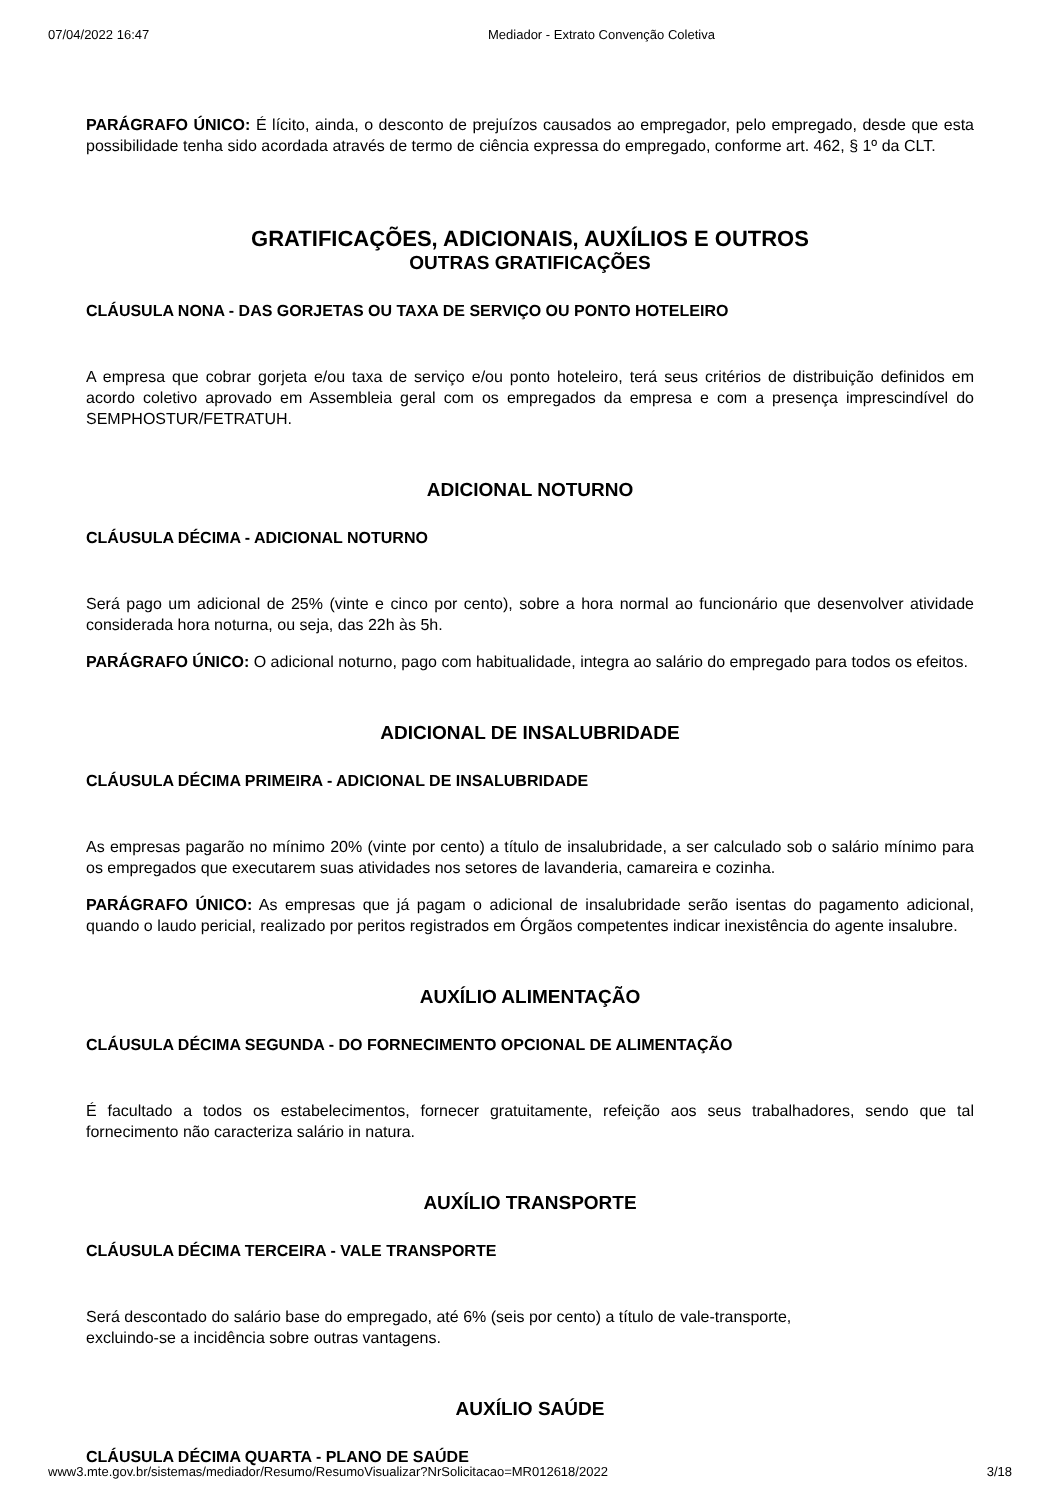07/04/2022 16:47 Mediador - Extrato Convenção Coletiva
PARÁGRAFO ÚNICO: É lícito, ainda, o desconto de prejuízos causados ao empregador, pelo empregado, desde que esta possibilidade tenha sido acordada através de termo de ciência expressa do empregado, conforme art. 462, § 1º da CLT.
GRATIFICAÇÕES, ADICIONAIS, AUXÍLIOS E OUTROS
OUTRAS GRATIFICAÇÕES
CLÁUSULA NONA - DAS GORJETAS OU TAXA DE SERVIÇO OU PONTO HOTELEIRO
A empresa que cobrar gorjeta e/ou taxa de serviço e/ou ponto hoteleiro, terá seus critérios de distribuição definidos em acordo coletivo aprovado em Assembleia geral com os empregados da empresa e com a presença imprescindível do SEMPHOSTUR/FETRATUH.
ADICIONAL NOTURNO
CLÁUSULA DÉCIMA - ADICIONAL NOTURNO
Será pago um adicional de 25% (vinte e cinco por cento), sobre a hora normal ao funcionário que desenvolver atividade considerada hora noturna, ou seja, das 22h às 5h.
PARÁGRAFO ÚNICO: O adicional noturno, pago com habitualidade, integra ao salário do empregado para todos os efeitos.
ADICIONAL DE INSALUBRIDADE
CLÁUSULA DÉCIMA PRIMEIRA - ADICIONAL DE INSALUBRIDADE
As empresas pagarão no mínimo 20% (vinte por cento) a título de insalubridade, a ser calculado sob o salário mínimo para os empregados que executarem suas atividades nos setores de lavanderia, camareira e cozinha.
PARÁGRAFO ÚNICO: As empresas que já pagam o adicional de insalubridade serão isentas do pagamento adicional, quando o laudo pericial, realizado por peritos registrados em Órgãos competentes indicar inexistência do agente insalubre.
AUXÍLIO ALIMENTAÇÃO
CLÁUSULA DÉCIMA SEGUNDA - DO FORNECIMENTO OPCIONAL DE ALIMENTAÇÃO
É facultado a todos os estabelecimentos, fornecer gratuitamente, refeição aos seus trabalhadores, sendo que tal fornecimento não caracteriza salário in natura.
AUXÍLIO TRANSPORTE
CLÁUSULA DÉCIMA TERCEIRA - VALE TRANSPORTE
Será descontado do salário base do empregado, até 6% (seis por cento) a título de vale-transporte,
excluindo-se a incidência sobre outras vantagens.
AUXÍLIO SAÚDE
CLÁUSULA DÉCIMA QUARTA - PLANO DE SAÚDE
www3.mte.gov.br/sistemas/mediador/Resumo/ResumoVisualizar?NrSolicitacao=MR012618/2022 3/18